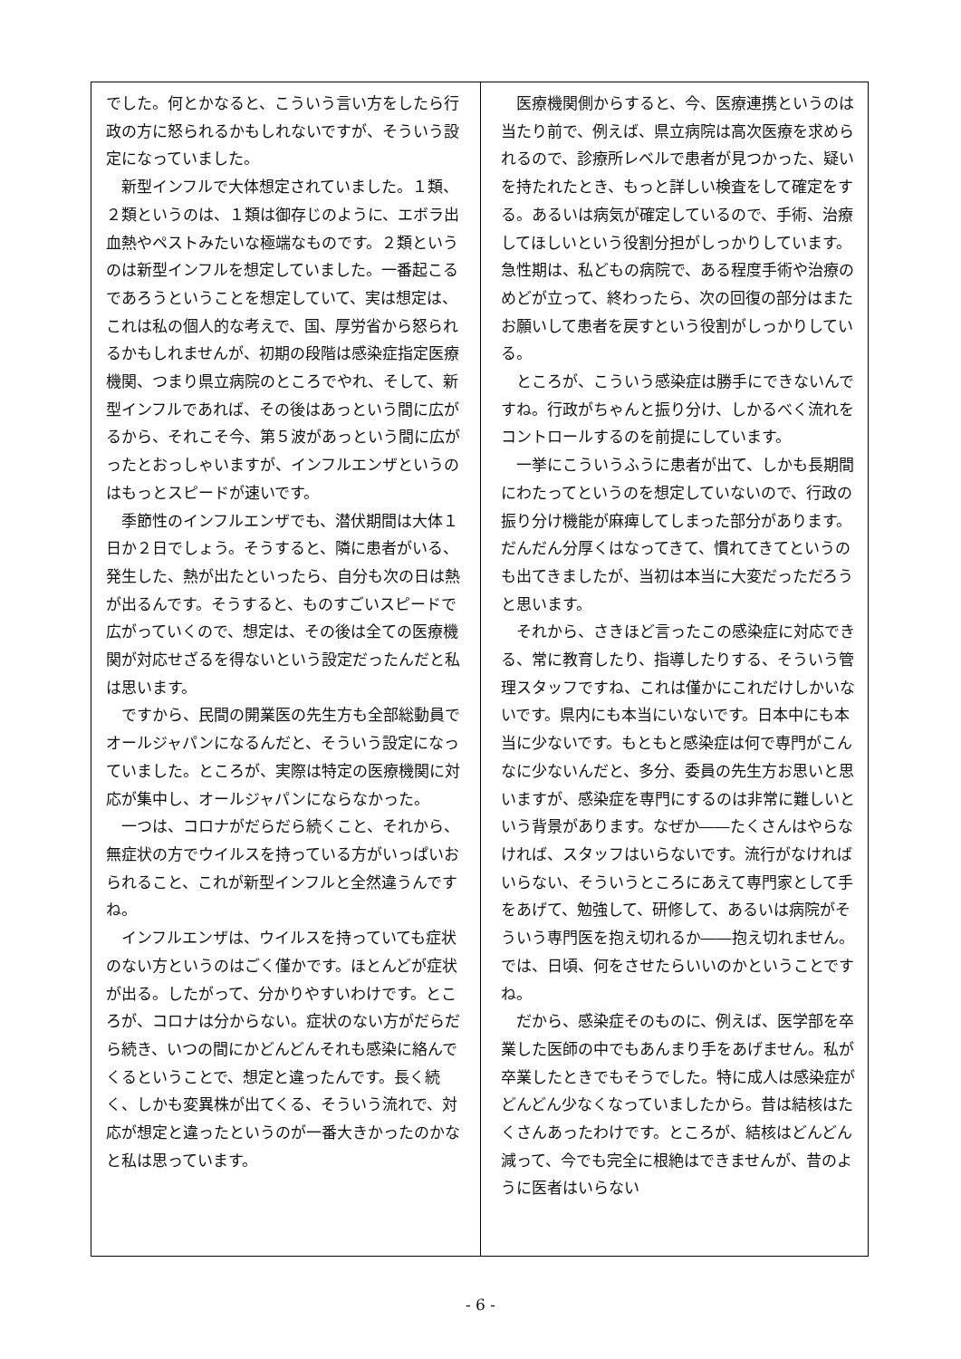でした。何とかなると、こういう言い方をしたら行政の方に怒られるかもしれないですが、そういう設定になっていました。
新型インフルで大体想定されていました。１類、２類というのは、１類は御存じのように、エボラ出血熱やペストみたいな極端なものです。２類というのは新型インフルを想定していました。一番起こるであろうということを想定していて、実は想定は、これは私の個人的な考えで、国、厚労省から怒られるかもしれませんが、初期の段階は感染症指定医療機関、つまり県立病院のところでやれ、そして、新型インフルであれば、その後はあっという間に広がるから、それこそ今、第５波があっという間に広がったとおっしゃいますが、インフルエンザというのはもっとスピードが速いです。
季節性のインフルエンザでも、潜伏期間は大体１日か２日でしょう。そうすると、隣に患者がいる、発生した、熱が出たといったら、自分も次の日は熱が出るんです。そうすると、ものすごいスピードで広がっていくので、想定は、その後は全ての医療機関が対応せざるを得ないという設定だったんだと私は思います。
ですから、民間の開業医の先生方も全部総動員でオールジャパンになるんだと、そういう設定になっていました。ところが、実際は特定の医療機関に対応が集中し、オールジャパンにならなかった。
一つは、コロナがだらだら続くこと、それから、無症状の方でウイルスを持っている方がいっぱいおられること、これが新型インフルと全然違うんですね。
インフルエンザは、ウイルスを持っていても症状のない方というのはごく僅かです。ほとんどが症状が出る。したがって、分かりやすいわけです。ところが、コロナは分からない。症状のない方がだらだら続き、いつの間にかどんどんそれも感染に絡んでくるということで、想定と違ったんです。長く続く、しかも変異株が出てくる、そういう流れで、対応が想定と違ったというのが一番大きかったのかなと私は思っています。
医療機関側からすると、今、医療連携というのは当たり前で、例えば、県立病院は高次医療を求められるので、診療所レベルで患者が見つかった、疑いを持たれたとき、もっと詳しい検査をして確定をする。あるいは病気が確定しているので、手術、治療してほしいという役割分担がしっかりしています。急性期は、私どもの病院で、ある程度手術や治療のめどが立って、終わったら、次の回復の部分はまたお願いして患者を戻すという役割がしっかりしている。
ところが、こういう感染症は勝手にできないんですね。行政がちゃんと振り分け、しかるべく流れをコントロールするのを前提にしています。
一挙にこういうふうに患者が出て、しかも長期間にわたってというのを想定していないので、行政の振り分け機能が麻痺してしまった部分があります。だんだん分厚くはなってきて、慣れてきてというのも出てきましたが、当初は本当に大変だっただろうと思います。
それから、さきほど言ったこの感染症に対応できる、常に教育したり、指導したりする、そういう管理スタッフですね、これは僅かにこれだけしかいないです。県内にも本当にいないです。日本中にも本当に少ないです。もともと感染症は何で専門がこんなに少ないんだと、多分、委員の先生方お思いと思いますが、感染症を専門にするのは非常に難しいという背景があります。なぜか――たくさんはやらなければ、スタッフはいらないです。流行がなければいらない、そういうところにあえて専門家として手をあげて、勉強して、研修して、あるいは病院がそういう専門医を抱え切れるか――抱え切れません。では、日頃、何をさせたらいいのかということですね。
だから、感染症そのものに、例えば、医学部を卒業した医師の中でもあんまり手をあげません。私が卒業したときでもそうでした。特に成人は感染症がどんどん少なくなっていましたから。昔は結核はたくさんあったわけです。ところが、結核はどんどん減って、今でも完全に根絶はできませんが、昔のように医者はいらない
- 6 -